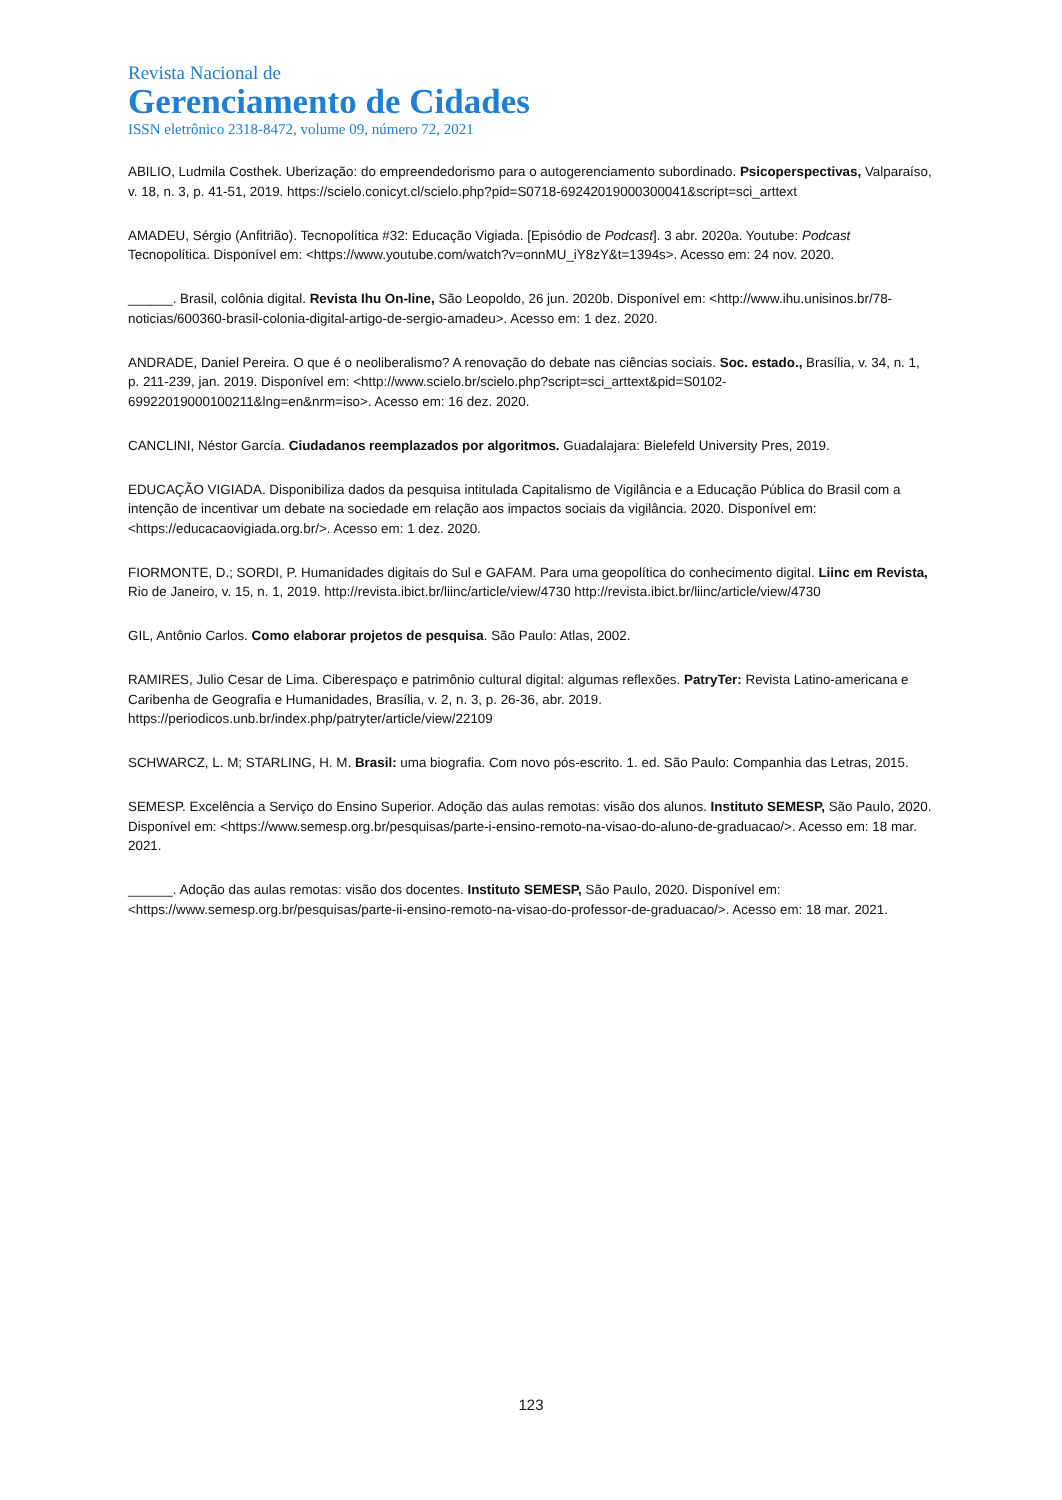Revista Nacional de
Gerenciamento de Cidades
ISSN eletrônico 2318-8472, volume 09, número 72, 2021
ABILIO, Ludmila Costhek. Uberização: do empreendedorismo para o autogerenciamento subordinado. Psicoperspectivas, Valparaíso, v. 18, n. 3, p. 41-51, 2019. https://scielo.conicyt.cl/scielo.php?pid=S0718-69242019000300041&script=sci_arttext
AMADEU, Sérgio (Anfitrião). Tecnopolítica #32: Educação Vigiada. [Episódio de Podcast]. 3 abr. 2020a. Youtube: Podcast Tecnopolítica. Disponível em: <https://www.youtube.com/watch?v=onnMU_iY8zY&t=1394s>. Acesso em: 24 nov. 2020.
______. Brasil, colônia digital. Revista Ihu On-line, São Leopoldo, 26 jun. 2020b. Disponível em: <http://www.ihu.unisinos.br/78-noticias/600360-brasil-colonia-digital-artigo-de-sergio-amadeu>. Acesso em: 1 dez. 2020.
ANDRADE, Daniel Pereira. O que é o neoliberalismo? A renovação do debate nas ciências sociais. Soc. estado., Brasília, v. 34, n. 1, p. 211-239, jan. 2019. Disponível em: <http://www.scielo.br/scielo.php?script=sci_arttext&pid=S0102-69922019000100211&lng=en&nrm=iso>. Acesso em: 16 dez. 2020.
CANCLINI, Néstor García. Ciudadanos reemplazados por algoritmos. Guadalajara: Bielefeld University Pres, 2019.
EDUCAÇÃO VIGIADA. Disponibiliza dados da pesquisa intitulada Capitalismo de Vigilância e a Educação Pública do Brasil com a intenção de incentivar um debate na sociedade em relação aos impactos sociais da vigilância. 2020. Disponível em: <https://educacaovigiada.org.br/>. Acesso em: 1 dez. 2020.
FIORMONTE, D.; SORDI, P. Humanidades digitais do Sul e GAFAM. Para uma geopolítica do conhecimento digital. Liinc em Revista, Rio de Janeiro, v. 15, n. 1, 2019. http://revista.ibict.br/liinc/article/view/4730 http://revista.ibict.br/liinc/article/view/4730
GIL, Antônio Carlos. Como elaborar projetos de pesquisa. São Paulo: Atlas, 2002.
RAMIRES, Julio Cesar de Lima. Ciberespaço e patrimônio cultural digital: algumas reflexões. PatryTer: Revista Latino-americana e Caribenha de Geografia e Humanidades, Brasília, v. 2, n. 3, p. 26-36, abr. 2019. https://periodicos.unb.br/index.php/patryter/article/view/22109
SCHWARCZ, L. M; STARLING, H. M. Brasil: uma biografia. Com novo pós-escrito. 1. ed. São Paulo: Companhia das Letras, 2015.
SEMESP. Excelência a Serviço do Ensino Superior. Adoção das aulas remotas: visão dos alunos. Instituto SEMESP, São Paulo, 2020. Disponível em: <https://www.semesp.org.br/pesquisas/parte-i-ensino-remoto-na-visao-do-aluno-de-graduacao/>. Acesso em: 18 mar. 2021.
______. Adoção das aulas remotas: visão dos docentes. Instituto SEMESP, São Paulo, 2020. Disponível em: <https://www.semesp.org.br/pesquisas/parte-ii-ensino-remoto-na-visao-do-professor-de-graduacao/>. Acesso em: 18 mar. 2021.
123